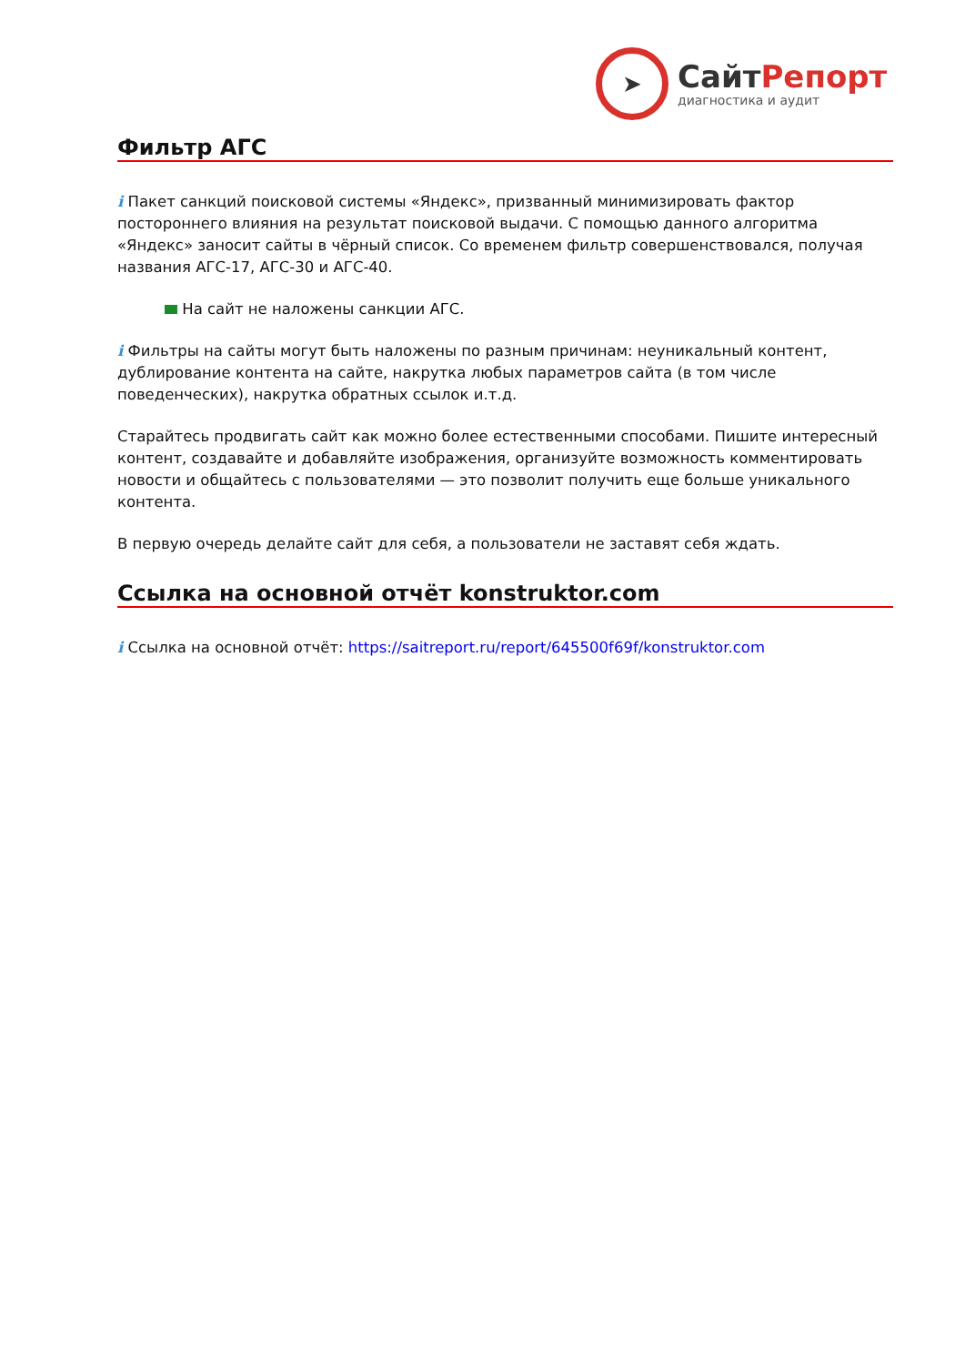➤
СайтРепорт
диагностика и аудит
Фильтр АГС
i Пакет санкций поисковой системы «Яндекс», призванный минимизировать фактор постороннего влияния на результат поисковой выдачи. С помощью данного алгоритма «Яндекс» заносит сайты в чёрный список. Со временем фильтр совершенствовался, получая названия АГС-17, АГС-30 и АГС-40.
На сайт не наложены санкции АГС.
i Фильтры на сайты могут быть наложены по разным причинам: неуникальный контент, дублирование контента на сайте, накрутка любых параметров сайта (в том числе поведенческих), накрутка обратных ссылок и.т.д.
Старайтесь продвигать сайт как можно более естественными способами. Пишите интересный контент, создавайте и добавляйте изображения, организуйте возможность комментировать новости и общайтесь с пользователями — это позволит получить еще больше уникального контента.
В первую очередь делайте сайт для себя, а пользователи не заставят себя ждать.
Ссылка на основной отчёт konstruktor.com
i Ссылка на основной отчёт: https://saitreport.ru/report/645500f69f/konstruktor.com